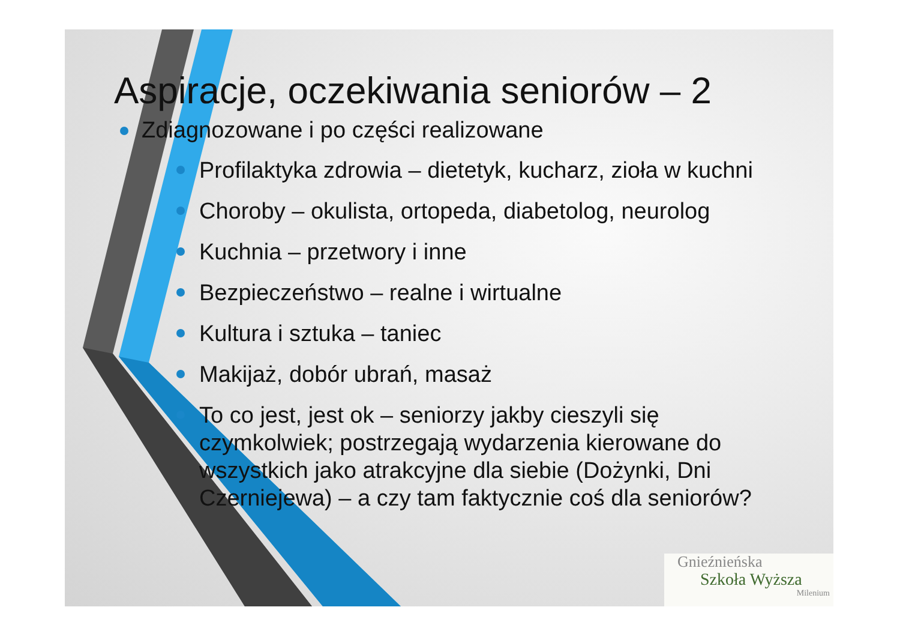Aspiracje, oczekiwania seniorów – 2
Zdiagnozowane i po części realizowane
Profilaktyka zdrowia – dietetyk, kucharz, zioła w kuchni
Choroby – okulista, ortopeda, diabetolog, neurolog
Kuchnia – przetwory i inne
Bezpieczeństwo – realne i wirtualne
Kultura i sztuka – taniec
Makijaż, dobór ubrań, masaż
To co jest, jest ok – seniorzy jakby cieszyli się czymkolwiek; postrzegają wydarzenia kierowane do wszystkich jako atrakcyjne dla siebie (Dożynki, Dni Czerniejewa) – a czy tam faktycznie coś dla seniorów?
Gnieźnieńska
Szkoła Wyższa
Milenium